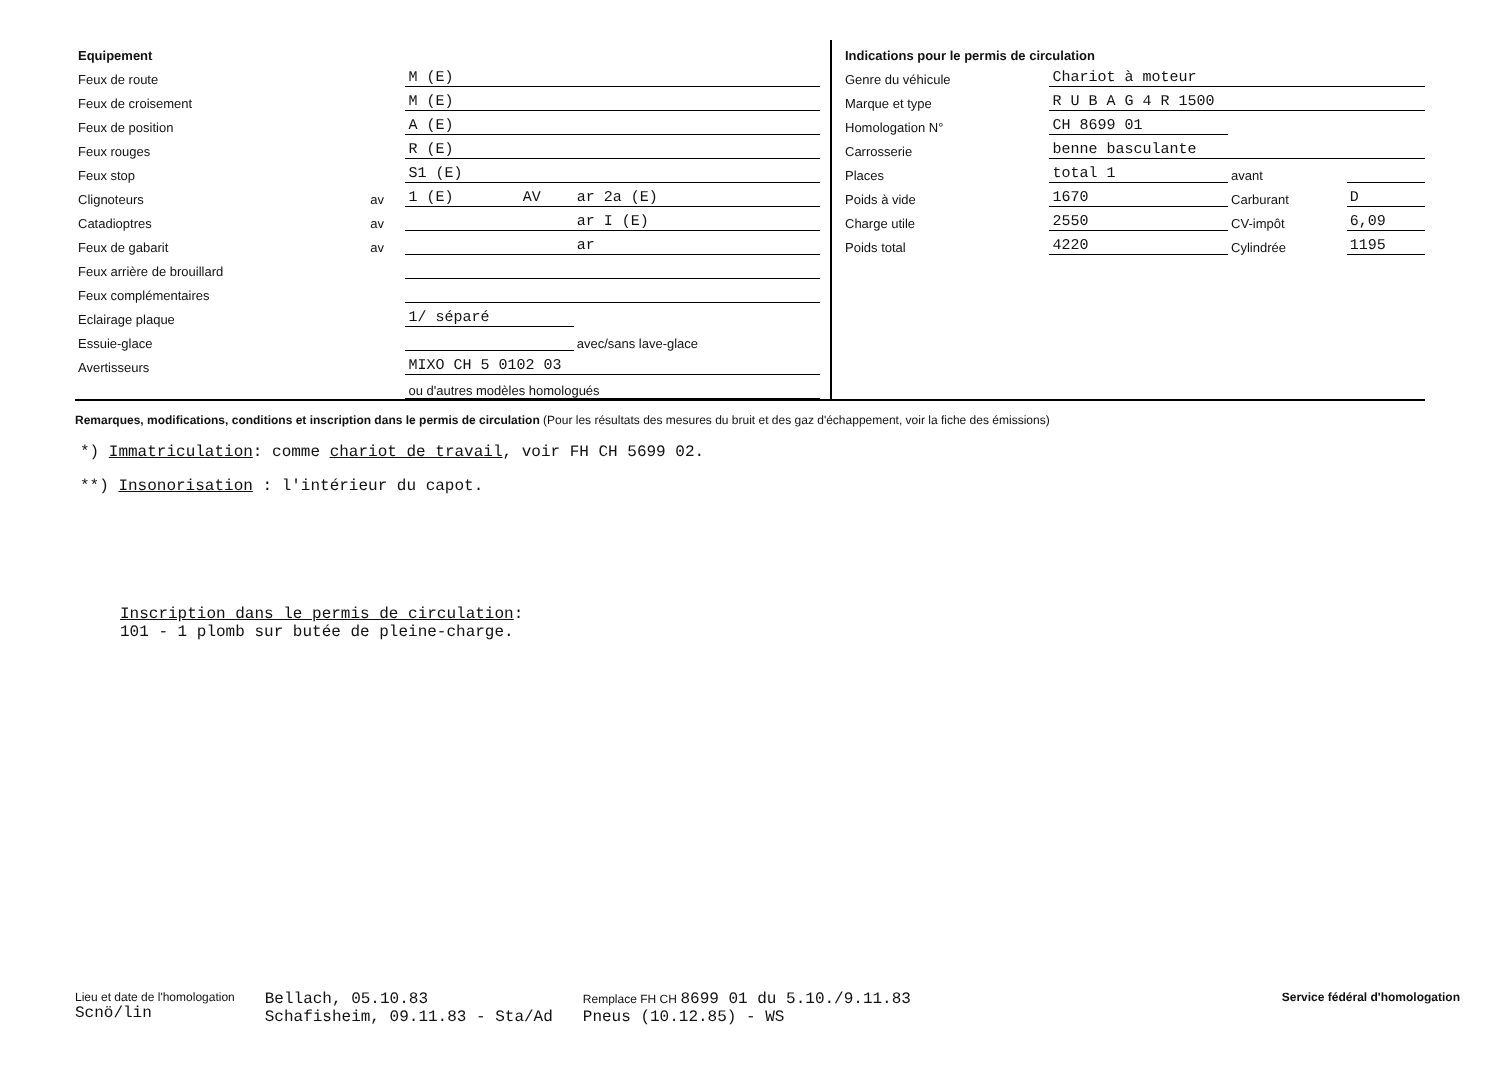| Equipement | | | | |
| Feux de route | | M (E) | | |
| Feux de croisement | | M (E) | | |
| Feux de position | | A (E) | | |
| Feux rouges | | R (E) | | |
| Feux stop | | S1 (E) | | |
| Clignoteurs | av | 1 (E) | AV | ar 2a (E) |
| Catadioptres | av | | | ar I (E) |
| Feux de gabarit | av | | | ar |
| Feux arrière de brouillard | | | | |
| Feux complémentaires | | | | |
| Eclairage plaque | | 1/ séparé | | |
| Essuie-glace | | | | avec/sans lave-glace |
| Avertisseurs | | MIXO CH 5 0102 03 | | |
| | | ou d'autres modèles homologués | | |
| Indications pour le permis de circulation | | | |
| Genre du véhicule | Chariot à moteur | | |
| Marque et type | R U B A G 4 R 1500 | | |
| Homologation N° | CH 8699 01 | | |
| Carrosserie | benne basculante | | |
| Places | total 1 | avant | |
| Poids à vide | 1670 | Carburant | D |
| Charge utile | 2550 | CV-impôt | 6,09 |
| Poids total | 4220 | Cylindrée | 1195 |
Remarques, modifications, conditions et inscription dans le permis de circulation (Pour les résultats des mesures du bruit et des gaz d'échappement, voir la fiche des émissions)
*) Immatriculation: comme chariot de travail, voir FH CH 5699 02.
**) Insonorisation : l'intérieur du capot.
Inscription dans le permis de circulation:
101 - 1 plomb sur butée de pleine-charge.
Lieu et date de l'homologation
Scnö/lin
Bellach, 05.10.83
Schafisheim, 09.11.83 - Sta/Ad
Remplace FH CH 8699 01 du 5.10./9.11.83
Pneus (10.12.85) - WS
Service fédéral d'homologation